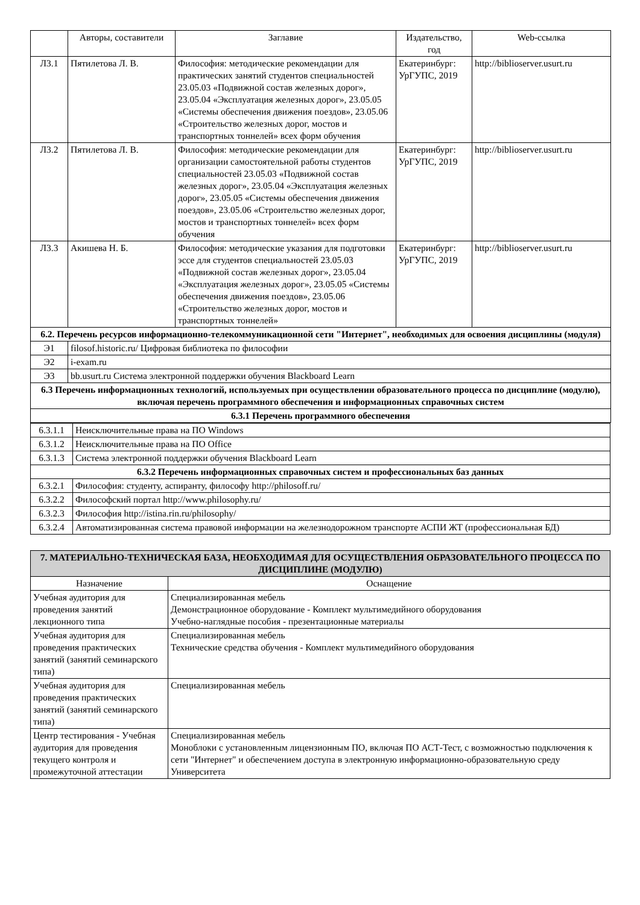| | Авторы, составители | Заглавие | Издательство, год | Web-ссылка |
| --- | --- | --- | --- | --- |
| Л3.1 | Пятилетова Л. В. | Философия: методические рекомендации для практических занятий студентов специальностей 23.05.03 «Подвижной состав железных дорог», 23.05.04 «Эксплуатация железных дорог», 23.05.05 «Системы обеспечения движения поездов», 23.05.06 «Строительство железных дорог, мостов и транспортных тоннелей» всех форм обучения | Екатеринбург: УрГУПС, 2019 | http://biblioserver.usurt.ru |
| Л3.2 | Пятилетова Л. В. | Философия: методические рекомендации для организации самостоятельной работы студентов специальностей 23.05.03 «Подвижной состав железных дорог», 23.05.04 «Эксплуатация железных дорог», 23.05.05 «Системы обеспечения движения поездов», 23.05.06 «Строительство железных дорог, мостов и транспортных тоннелей» всех форм обучения | Екатеринбург: УрГУПС, 2019 | http://biblioserver.usurt.ru |
| Л3.3 | Акишева Н. Б. | Философия: методические указания для подготовки эссе для студентов специальностей 23.05.03 «Подвижной состав железных дорог», 23.05.04 «Эксплуатация железных дорог», 23.05.05 «Системы обеспечения движения поездов», 23.05.06 «Строительство железных дорог, мостов и транспортных тоннелей» | Екатеринбург: УрГУПС, 2019 | http://biblioserver.usurt.ru |
| 6.2. Перечень ресурсов информационно-телекоммуникационной сети "Интернет", необходимых для освоения дисциплины (модуля) | | | | |
| Э1 | filosof.historic.ru/ Цифровая библиотека по философии | | | |
| Э2 | i-exam.ru | | | |
| Э3 | bb.usurt.ru Система электронной поддержки обучения Blackboard Learn | | | |
| 6.3 Перечень информационных технологий, используемых при осуществлении образовательного процесса по дисциплине (модулю), включая перечень программного обеспечения и информационных справочных систем | | | | |
| 6.3.1 Перечень программного обеспечения | | | | |
| 6.3.1.1 | Неисключительные права на ПО Windows |
| 6.3.1.2 | Неисключительные права на ПО Office |
| 6.3.1.3 | Система электронной поддержки обучения Blackboard Learn |
| 6.3.2 Перечень информационных справочных систем и профессиональных баз данных | |
| 6.3.2.1 | Философия: студенту, аспиранту, философу http://philosoff.ru/ |
| 6.3.2.2 | Философский портал http://www.philosophy.ru/ |
| 6.3.2.3 | Философия http://istina.rin.ru/philosophy/ |
| 6.3.2.4 | Автоматизированная система правовой информации на железнодорожном транспорте АСПИ ЖТ (профессиональная БД) |
| 7. МАТЕРИАЛЬНО-ТЕХНИЧЕСКАЯ БАЗА, НЕОБХОДИМАЯ ДЛЯ ОСУЩЕСТВЛЕНИЯ ОБРАЗОВАТЕЛЬНОГО ПРОЦЕССА ПО ДИСЦИПЛИНЕ (МОДУЛЮ) | |
| Назначение | Оснащение |
| Учебная аудитория для проведения занятий лекционного типа | Специализированная мебель Демонстрационное оборудование - Комплект мультимедийного оборудования Учебно-наглядные пособия - презентационные материалы |
| Учебная аудитория для проведения практических занятий (занятий семинарского типа) | Специализированная мебель Технические средства обучения - Комплект мультимедийного оборудования |
| Учебная аудитория для проведения практических занятий (занятий семинарского типа) | Специализированная мебель |
| Центр тестирования - Учебная аудитория для проведения текущего контроля и промежуточной аттестации | Специализированная мебель Моноблоки с установленным лицензионным ПО, включая ПО АСТ-Тест, с возможностью подключения к сети "Интернет" и обеспечением доступа в электронную информационно-образовательную среду Университета |